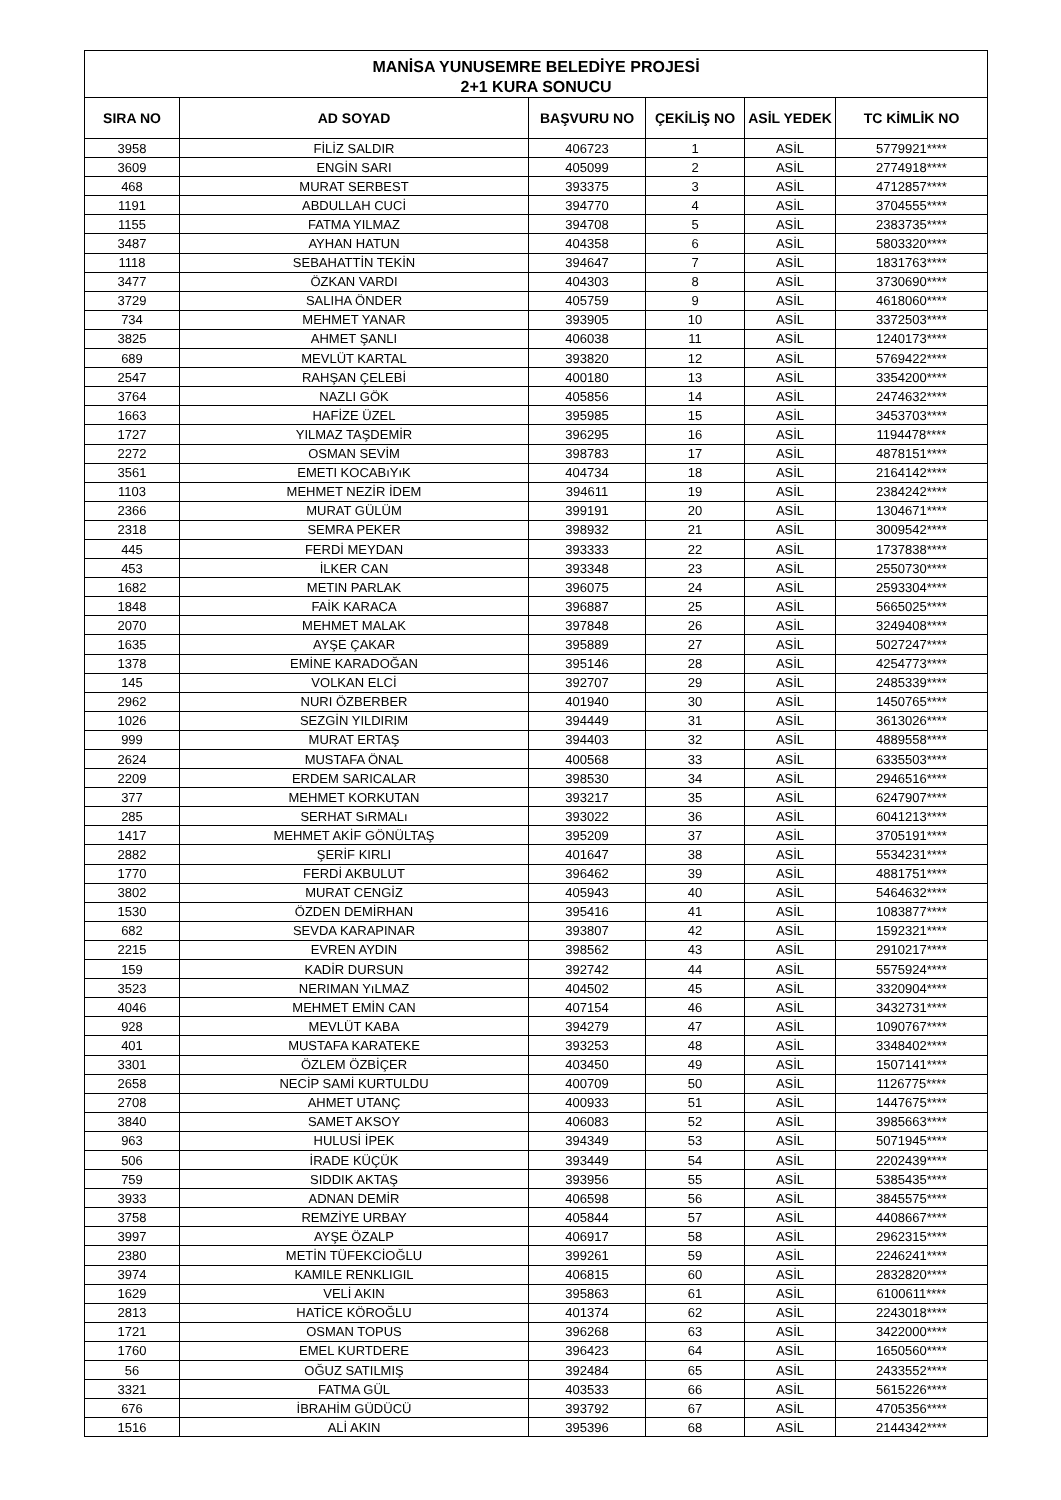| MANİSA YUNUSEMRE BELEDİYE PROJESİ 2+1 KURA SONUCU | | | | | |
| SIRA NO | AD SOYAD | BAŞVURU NO | ÇEKİLİŞ NO | ASİL YEDEK | TC KİMLİK NO |
| 3958 | FİLİZ SALDIR | 406723 | 1 | ASİL | 5779921**** |
| 3609 | ENGİN SARI | 405099 | 2 | ASİL | 2774918**** |
| 468 | MURAT SERBEST | 393375 | 3 | ASİL | 4712857**** |
| 1191 | ABDULLAH CUCİ | 394770 | 4 | ASİL | 3704555**** |
| 1155 | FATMA YILMAZ | 394708 | 5 | ASİL | 2383735**** |
| 3487 | AYHAN HATUN | 404358 | 6 | ASİL | 5803320**** |
| 1118 | SEBAHATTİN TEKİN | 394647 | 7 | ASİL | 1831763**** |
| 3477 | ÖZKAN VARDI | 404303 | 8 | ASİL | 3730690**** |
| 3729 | SALIHA ÖNDER | 405759 | 9 | ASİL | 4618060**** |
| 734 | MEHMET YANAR | 393905 | 10 | ASİL | 3372503**** |
| 3825 | AHMET ŞANLI | 406038 | 11 | ASİL | 1240173**** |
| 689 | MEVLÜT KARTAL | 393820 | 12 | ASİL | 5769422**** |
| 2547 | RAHŞAN ÇELEBİ | 400180 | 13 | ASİL | 3354200**** |
| 3764 | NAZLI GÖK | 405856 | 14 | ASİL | 2474632**** |
| 1663 | HAFİZE ÜZEL | 395985 | 15 | ASİL | 3453703**** |
| 1727 | YILMAZ TAŞDEMİR | 396295 | 16 | ASİL | 1194478**** |
| 2272 | OSMAN SEVİM | 398783 | 17 | ASİL | 4878151**** |
| 3561 | EMETI KOCABıYıK | 404734 | 18 | ASİL | 2164142**** |
| 1103 | MEHMET NEZİR İDEM | 394611 | 19 | ASİL | 2384242**** |
| 2366 | MURAT GÜLÜM | 399191 | 20 | ASİL | 1304671**** |
| 2318 | SEMRA PEKER | 398932 | 21 | ASİL | 3009542**** |
| 445 | FERDİ MEYDAN | 393333 | 22 | ASİL | 1737838**** |
| 453 | İLKER CAN | 393348 | 23 | ASİL | 2550730**** |
| 1682 | METIN PARLAK | 396075 | 24 | ASİL | 2593304**** |
| 1848 | FAİK KARACA | 396887 | 25 | ASİL | 5665025**** |
| 2070 | MEHMET MALAK | 397848 | 26 | ASİL | 3249408**** |
| 1635 | AYŞE ÇAKAR | 395889 | 27 | ASİL | 5027247**** |
| 1378 | EMİNE KARADOĞAN | 395146 | 28 | ASİL | 4254773**** |
| 145 | VOLKAN ELCİ | 392707 | 29 | ASİL | 2485339**** |
| 2962 | NURI ÖZBERBER | 401940 | 30 | ASİL | 1450765**** |
| 1026 | SEZGİN YILDIRIM | 394449 | 31 | ASİL | 3613026**** |
| 999 | MURAT ERTAŞ | 394403 | 32 | ASİL | 4889558**** |
| 2624 | MUSTAFA ÖNAL | 400568 | 33 | ASİL | 6335503**** |
| 2209 | ERDEM SARICALAR | 398530 | 34 | ASİL | 2946516**** |
| 377 | MEHMET KORKUTAN | 393217 | 35 | ASİL | 6247907**** |
| 285 | SERHAT SıRMALı | 393022 | 36 | ASİL | 6041213**** |
| 1417 | MEHMET AKİF GÖNÜLTAŞ | 395209 | 37 | ASİL | 3705191**** |
| 2882 | ŞERİF KIRLI | 401647 | 38 | ASİL | 5534231**** |
| 1770 | FERDİ AKBULUT | 396462 | 39 | ASİL | 4881751**** |
| 3802 | MURAT CENGİZ | 405943 | 40 | ASİL | 5464632**** |
| 1530 | ÖZDEN DEMİRHAN | 395416 | 41 | ASİL | 1083877**** |
| 682 | SEVDA KARAPINAR | 393807 | 42 | ASİL | 1592321**** |
| 2215 | EVREN AYDIN | 398562 | 43 | ASİL | 2910217**** |
| 159 | KADİR DURSUN | 392742 | 44 | ASİL | 5575924**** |
| 3523 | NERIMAN YıLMAZ | 404502 | 45 | ASİL | 3320904**** |
| 4046 | MEHMET EMİN CAN | 407154 | 46 | ASİL | 3432731**** |
| 928 | MEVLÜT KABA | 394279 | 47 | ASİL | 1090767**** |
| 401 | MUSTAFA KARATEKE | 393253 | 48 | ASİL | 3348402**** |
| 3301 | ÖZLEM ÖZBİÇER | 403450 | 49 | ASİL | 1507141**** |
| 2658 | NECİP SAMİ KURTULDU | 400709 | 50 | ASİL | 1126775**** |
| 2708 | AHMET UTANÇ | 400933 | 51 | ASİL | 1447675**** |
| 3840 | SAMET AKSOY | 406083 | 52 | ASİL | 3985663**** |
| 963 | HULUSİ İPEK | 394349 | 53 | ASİL | 5071945**** |
| 506 | İRADE KÜÇÜK | 393449 | 54 | ASİL | 2202439**** |
| 759 | SIDDIK AKTAŞ | 393956 | 55 | ASİL | 5385435**** |
| 3933 | ADNAN DEMİR | 406598 | 56 | ASİL | 3845575**** |
| 3758 | REMZİYE URBAY | 405844 | 57 | ASİL | 4408667**** |
| 3997 | AYŞE ÖZALP | 406917 | 58 | ASİL | 2962315**** |
| 2380 | METİN TÜFEKCİOĞLU | 399261 | 59 | ASİL | 2246241**** |
| 3974 | KAMILE RENKLIGIL | 406815 | 60 | ASİL | 2832820**** |
| 1629 | VELİ AKIN | 395863 | 61 | ASİL | 6100611**** |
| 2813 | HATİCE KÖROĞLU | 401374 | 62 | ASİL | 2243018**** |
| 1721 | OSMAN TOPUS | 396268 | 63 | ASİL | 3422000**** |
| 1760 | EMEL KURTDERE | 396423 | 64 | ASİL | 1650560**** |
| 56 | OĞUZ SATILMIŞ | 392484 | 65 | ASİL | 2433552**** |
| 3321 | FATMA GÜL | 403533 | 66 | ASİL | 5615226**** |
| 676 | İBRAHİM GÜDÜCÜ | 393792 | 67 | ASİL | 4705356**** |
| 1516 | ALİ AKIN | 395396 | 68 | ASİL | 2144342**** |